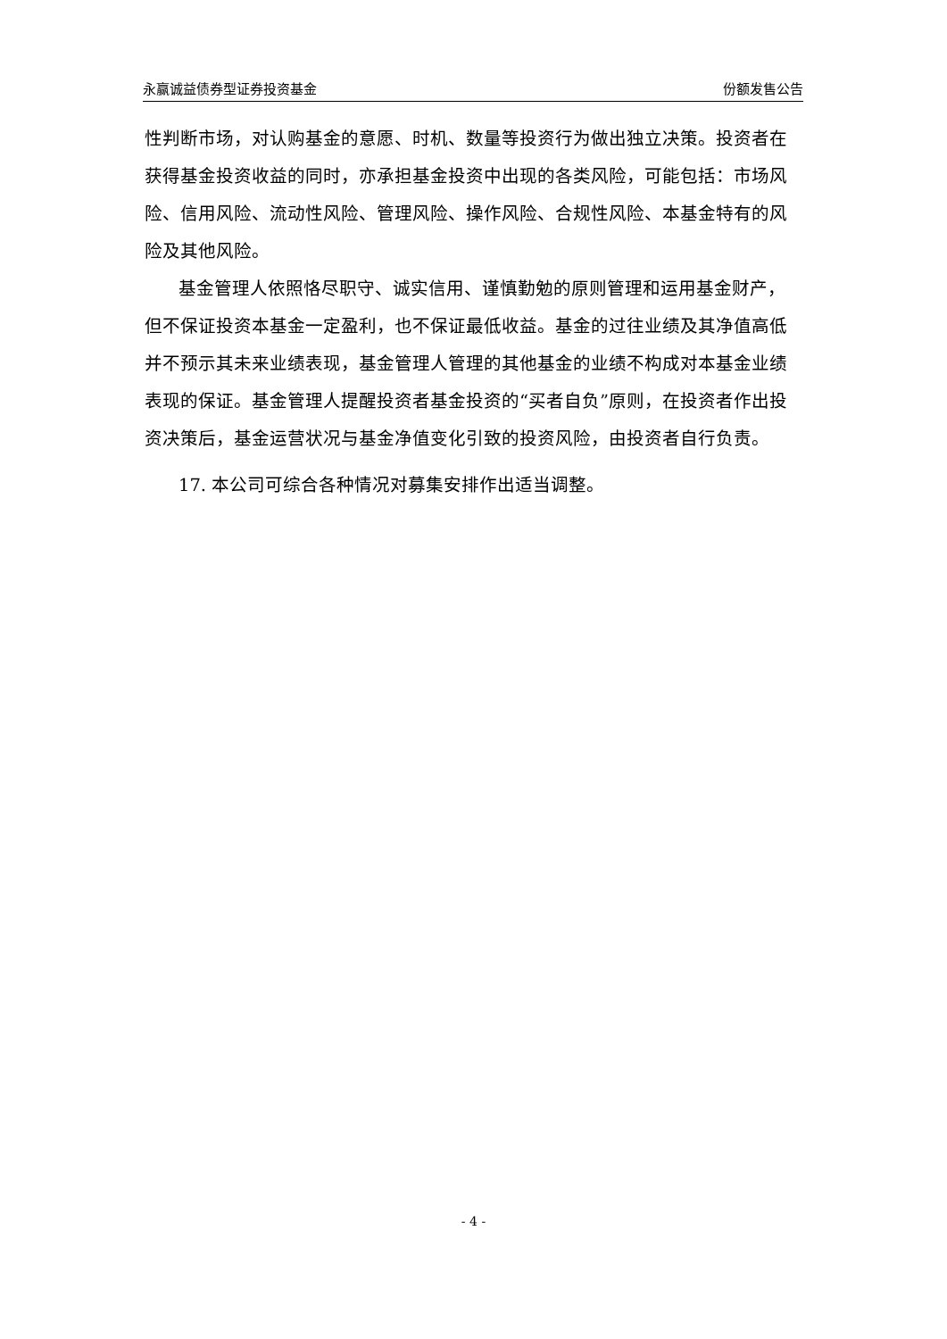永赢诚益债券型证券投资基金 份额发售公告
性判断市场，对认购基金的意愿、时机、数量等投资行为做出独立决策。投资者在获得基金投资收益的同时，亦承担基金投资中出现的各类风险，可能包括：市场风险、信用风险、流动性风险、管理风险、操作风险、合规性风险、本基金特有的风险及其他风险。
基金管理人依照恪尽职守、诚实信用、谨慎勤勉的原则管理和运用基金财产，但不保证投资本基金一定盈利，也不保证最低收益。基金的过往业绩及其净值高低并不预示其未来业绩表现，基金管理人管理的其他基金的业绩不构成对本基金业绩表现的保证。基金管理人提醒投资者基金投资的“买者自负”原则，在投资者作出投资决策后，基金运营状况与基金净值变化引致的投资风险，由投资者自行负责。
17. 本公司可综合各种情况对募集安排作出适当调整。
- 4 -